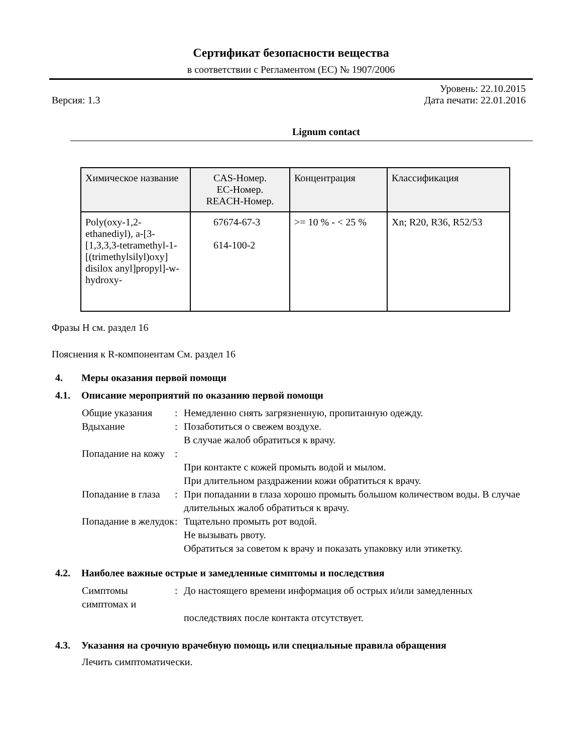Сертификат безопасности вещества
в соответствии с Регламентом (ЕС) № 1907/2006
Версия: 1.3
Уровень: 22.10.2015
Дата печати: 22.01.2016
Lignum contact
| Химическое название | CAS-Номер. ЕС-Номер. REACH-Номер. | Концентрация | Классификация |
| --- | --- | --- | --- |
| Poly(oxy-1,2-ethanediyl), a-[3-[1,3,3,3-tetramethyl-1-[(trimethylsilyl)oxy] disilox anyl]propyl]-w-hydroxy- | 67674-67-3 614-100-2 | >= 10 % - < 25 % | Xn; R20, R36, R52/53 |
Фразы H см. раздел 16
Пояснения к R-компонентам См. раздел 16
4. Меры оказания первой помощи
4.1. Описание мероприятий по оказанию первой помощи
Общие указания
:
Немедленно снять загрязненную, пропитанную одежду.
Вдыхание
:
Позаботиться о свежем воздухе.
В случае жалоб обратиться к врачу.
Попадание на кожу
:
При контакте с кожей промыть водой и мылом.
При длительном раздражении кожи обратиться к врачу.
Попадание в глаза
:
При попадании в глаза хорошо промыть большом количеством воды. В случае
длительных жалоб обратиться к врачу.
Попадание в желудок
:
Тщательно промыть рот водой.
Не вызывать рвоту.
Обратиться за советом к врачу и показать упаковку или этикетку.
4.2. Наиболее важные острые и замедленные симптомы и последствия
Симптомы симптомах и
:
До настоящего времени информация об острых и/или замедленных
последствиях после контакта отсутствует.
4.3. Указания на срочную врачебную помощь или специальные правила обращения
Лечить симптоматически.